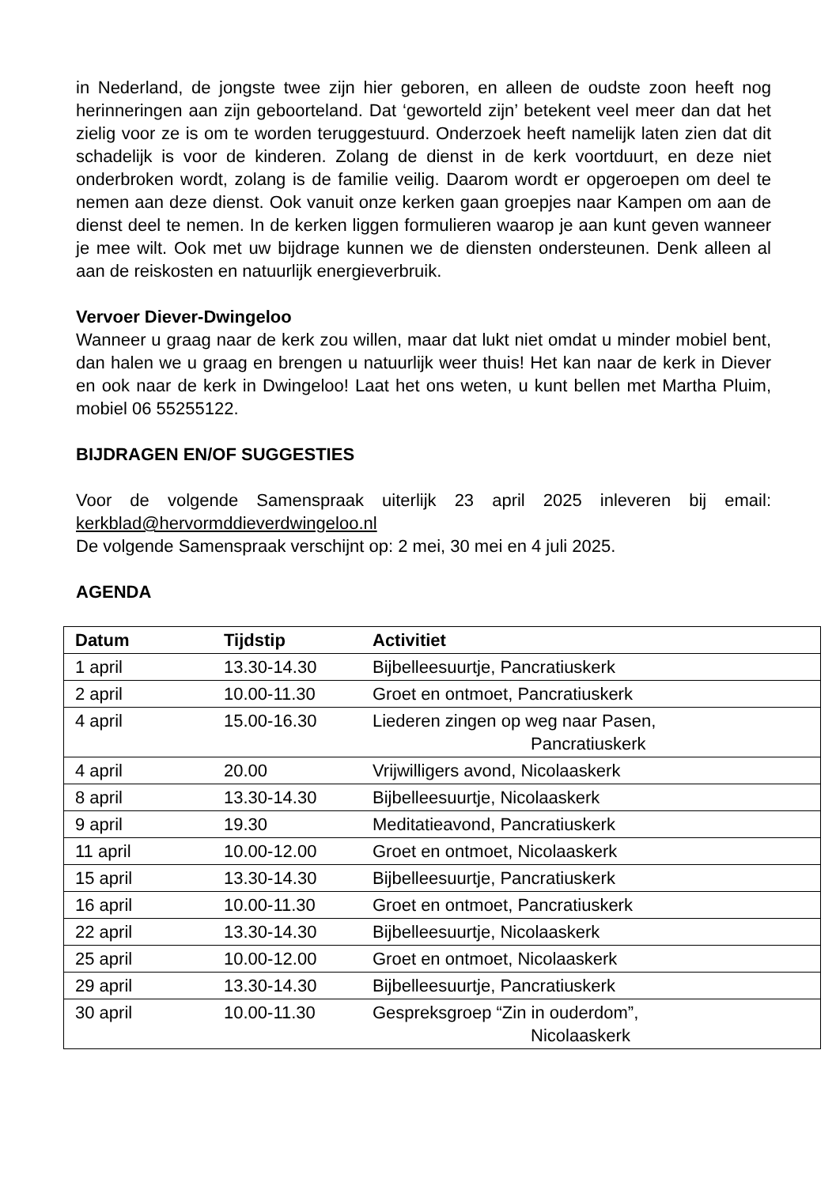in Nederland, de jongste twee zijn hier geboren, en alleen de oudste zoon heeft nog herinneringen aan zijn geboorteland. Dat ‘geworteld zijn’ betekent veel meer dan dat het zielig voor ze is om te worden teruggestuurd. Onderzoek heeft namelijk laten zien dat dit schadelijk is voor de kinderen. Zolang de dienst in de kerk voortduurt, en deze niet onderbroken wordt, zolang is de familie veilig. Daarom wordt er opgeroepen om deel te nemen aan deze dienst. Ook vanuit onze kerken gaan groepjes naar Kampen om aan de dienst deel te nemen. In de kerken liggen formulieren waarop je aan kunt geven wanneer je mee wilt. Ook met uw bijdrage kunnen we de diensten ondersteunen. Denk alleen al aan de reiskosten en natuurlijk energieverbruik.
Vervoer Diever-Dwingeloo
Wanneer u graag naar de kerk zou willen, maar dat lukt niet omdat u minder mobiel bent, dan halen we u graag en brengen u natuurlijk weer thuis! Het kan naar de kerk in Diever en ook naar de kerk in Dwingeloo! Laat het ons weten, u kunt bellen met Martha Pluim, mobiel 06 55255122.
BIJDRAGEN EN/OF SUGGESTIES
Voor de volgende Samenspraak uiterlijk 23 april 2025 inleveren bij email: kerkblad@hervormddieverdwingeloo.nl
De volgende Samenspraak verschijnt op: 2 mei, 30 mei en 4 juli 2025.
AGENDA
| Datum | Tijdstip | Activitiet |
| --- | --- | --- |
| 1 april | 13.30-14.30 | Bijbelleesuurtje, Pancratiuskerk |
| 2 april | 10.00-11.30 | Groet en ontmoet, Pancratiuskerk |
| 4 april | 15.00-16.30 | Liederen zingen op weg naar Pasen, Pancratiuskerk |
| 4 april | 20.00 | Vrijwilligers avond, Nicolaaskerk |
| 8 april | 13.30-14.30 | Bijbelleesuurtje, Nicolaaskerk |
| 9 april | 19.30 | Meditatieavond, Pancratiuskerk |
| 11 april | 10.00-12.00 | Groet en ontmoet, Nicolaaskerk |
| 15 april | 13.30-14.30 | Bijbelleesuurtje, Pancratiuskerk |
| 16 april | 10.00-11.30 | Groet en ontmoet, Pancratiuskerk |
| 22 april | 13.30-14.30 | Bijbelleesuurtje, Nicolaaskerk |
| 25 april | 10.00-12.00 | Groet en ontmoet, Nicolaaskerk |
| 29 april | 13.30-14.30 | Bijbelleesuurtje, Pancratiuskerk |
| 30 april | 10.00-11.30 | Gespreksgroep “Zin in ouderdom”, Nicolaaskerk |